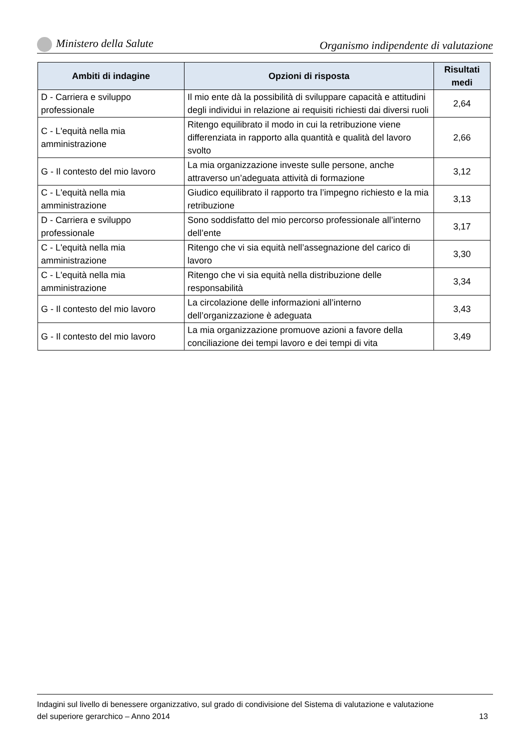Ministero della Salute Organismo indipendente di valutazione
| Ambiti di indagine | Opzioni di risposta | Risultati medi |
| --- | --- | --- |
| D - Carriera e sviluppo professionale | Il mio ente dà la possibilità di sviluppare capacità e attitudini degli individui in relazione ai requisiti richiesti dai diversi ruoli | 2,64 |
| C - L'equità nella mia amministrazione | Ritengo equilibrato il modo in cui la retribuzione viene differenziata in rapporto alla quantità e qualità del lavoro svolto | 2,66 |
| G - Il contesto del mio lavoro | La mia organizzazione investe sulle persone, anche attraverso un’adeguata attività di formazione | 3,12 |
| C - L'equità nella mia amministrazione | Giudico equilibrato il rapporto tra l’impegno richiesto e la mia retribuzione | 3,13 |
| D - Carriera e sviluppo professionale | Sono soddisfatto del mio percorso professionale all’interno dell’ente | 3,17 |
| C - L'equità nella mia amministrazione | Ritengo che vi sia equità nell’assegnazione del carico di lavoro | 3,30 |
| C - L'equità nella mia amministrazione | Ritengo che vi sia equità nella distribuzione delle responsabilità | 3,34 |
| G - Il contesto del mio lavoro | La circolazione delle informazioni all’interno dell’organizzazione è adeguata | 3,43 |
| G - Il contesto del mio lavoro | La mia organizzazione promuove azioni a favore della conciliazione dei tempi lavoro e dei tempi di vita | 3,49 |
Indagini sul livello di benessere organizzativo, sul grado di condivisione del Sistema di valutazione e valutazione
del superiore gerarchico – Anno 2014 13